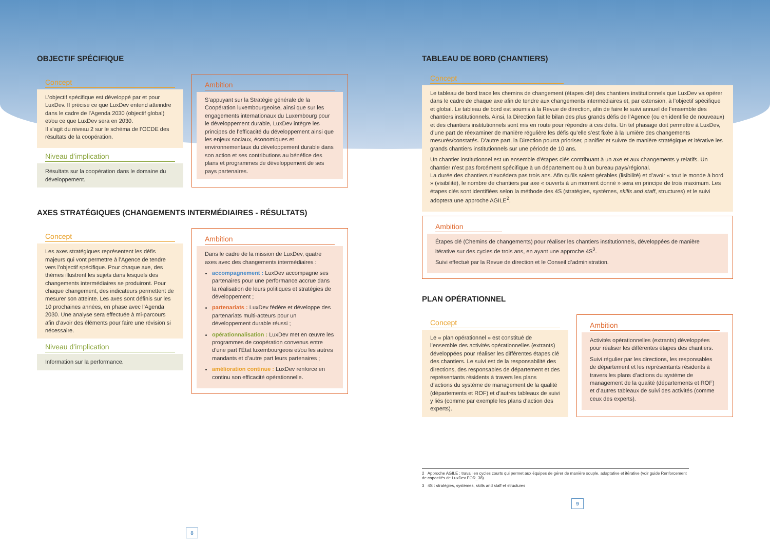OBJECTIF SPÉCIFIQUE
Concept
L’objectif spécifique est développé par et pour LuxDev. Il précise ce que LuxDev entend atteindre dans le cadre de l’Agenda 2030 (objectif global) et/ou ce que LuxDev sera en 2030.
Il s’agit du niveau 2 sur le schéma de l’OCDE des résultats de la coopération.
Niveau d’implication
Résultats sur la coopération dans le domaine du développement.
Ambition
S’appuyant sur la Stratégie générale de la Coopération luxembourgeoise, ainsi que sur les engagements internationaux du Luxembourg pour le développement durable, LuxDev intègre les principes de l’efficacité du développement ainsi que les enjeux sociaux, économiques et environnementaux du développement durable dans son action et ses contributions au bénéfice des plans et programmes de développement de ses pays partenaires.
AXES STRATÉGIQUES (CHANGEMENTS INTERMÉDIAIRES - RÉSULTATS)
Concept
Les axes stratégiques représentent les défis majeurs qui vont permettre à l’Agence de tendre vers l’objectif spécifique. Pour chaque axe, des thèmes illustrent les sujets dans lesquels des changements intermédiaires se produiront. Pour chaque changement, des indicateurs permettent de mesurer son atteinte. Les axes sont définis sur les 10 prochaines années, en phase avec l’Agenda 2030. Une analyse sera effectuée à mi-parcours afin d’avoir des éléments pour faire une révision si nécessaire.
Niveau d’implication
Information sur la performance.
Ambition
Dans le cadre de la mission de LuxDev, quatre axes avec des changements intermédiaires :
accompagnement : LuxDev accompagne ses partenaires pour une performance accrue dans la réalisation de leurs politiques et stratégies de développement ;
partenariats : LuxDev fédère et développe des partenariats multi-acteurs pour un développement durable réussi ;
opérationnalisation : LuxDev met en œuvre les programmes de coopération convenus entre d’une part l’État luxembourgeois et/ou les autres mandants et d’autre part leurs partenaires ;
amélioration continue : LuxDev renforce en continu son efficacité opérationnelle.
8
TABLEAU DE BORD (CHANTIERS)
Concept
Le tableau de bord trace les chemins de changement (étapes clé) des chantiers institutionnels que LuxDev va opérer dans le cadre de chaque axe afin de tendre aux changements intermédiaires et, par extension, à l’objectif spécifique et global. Le tableau de bord est soumis à la Revue de direction, afin de faire le suivi annuel de l’ensemble des chantiers institutionnels. Ainsi, la Direction fait le bilan des plus grands défis de l’Agence (ou en identifie de nouveaux) et des chantiers institutionnels sont mis en route pour répondre à ces défis. Un tel phasage doit permettre à LuxDev, d’une part de réexaminer de manière régulière les défis qu’elle s’est fixée à la lumière des changements mesurés/constatés. D’autre part, la Direction pourra prioriser, planifier et suivre de manière stratégique et itérative les grands chantiers institutionnels sur une période de 10 ans.
Un chantier institutionnel est un ensemble d’étapes clés contribuant à un axe et aux changements y relatifs. Un chantier n’est pas forcément spécifique à un département ou à un bureau pays/régional.
La durée des chantiers n’excédera pas trois ans. Afin qu’ils soient gérables (lisibilité) et d’avoir « tout le monde à bord » (visibilité), le nombre de chantiers par axe « ouverts à un moment donné » sera en principe de trois maximum. Les étapes clés sont identifiées selon la méthode des 4S (stratégies, systèmes, skills and staff, structures) et le suivi adoptera une approche AGILE<sup>2</sup>.
Ambition
Étapes clé (Chemins de changements) pour réaliser les chantiers institutionnels, développées de manière itérative sur des cycles de trois ans, en ayant une approche 4S<sup>3</sup>.
Suivi effectué par la Revue de direction et le Conseil d’administration.
PLAN OPÉRATIONNEL
Concept
Le « plan opérationnel » est constitué de l’ensemble des activités opérationnelles (extrants) développées pour réaliser les différentes étapes clé des chantiers. Le suivi est de la responsabilité des directions, des responsables de département et des représentants résidents à travers les plans d’actions du système de management de la qualité (départements et ROF) et d’autres tableaux de suivi y liés (comme par exemple les plans d’action des experts).
Ambition
Activités opérationnelles (extrants) développées pour réaliser les différentes étapes des chantiers.
Suivi régulier par les directions, les responsables de département et les représentants résidents à travers les plans d’actions du système de management de la qualité (départements et ROF) et d’autres tableaux de suivi des activités (comme ceux des experts).
2 Approche AGILE : travail en cycles courts qui permet aux équipes de gérer de manière souple, adaptative et itérative (voir guide Renforcement de capacités de LuxDev FOR_38).
3 4S : stratégies, systèmes, skills and staff et structures
9